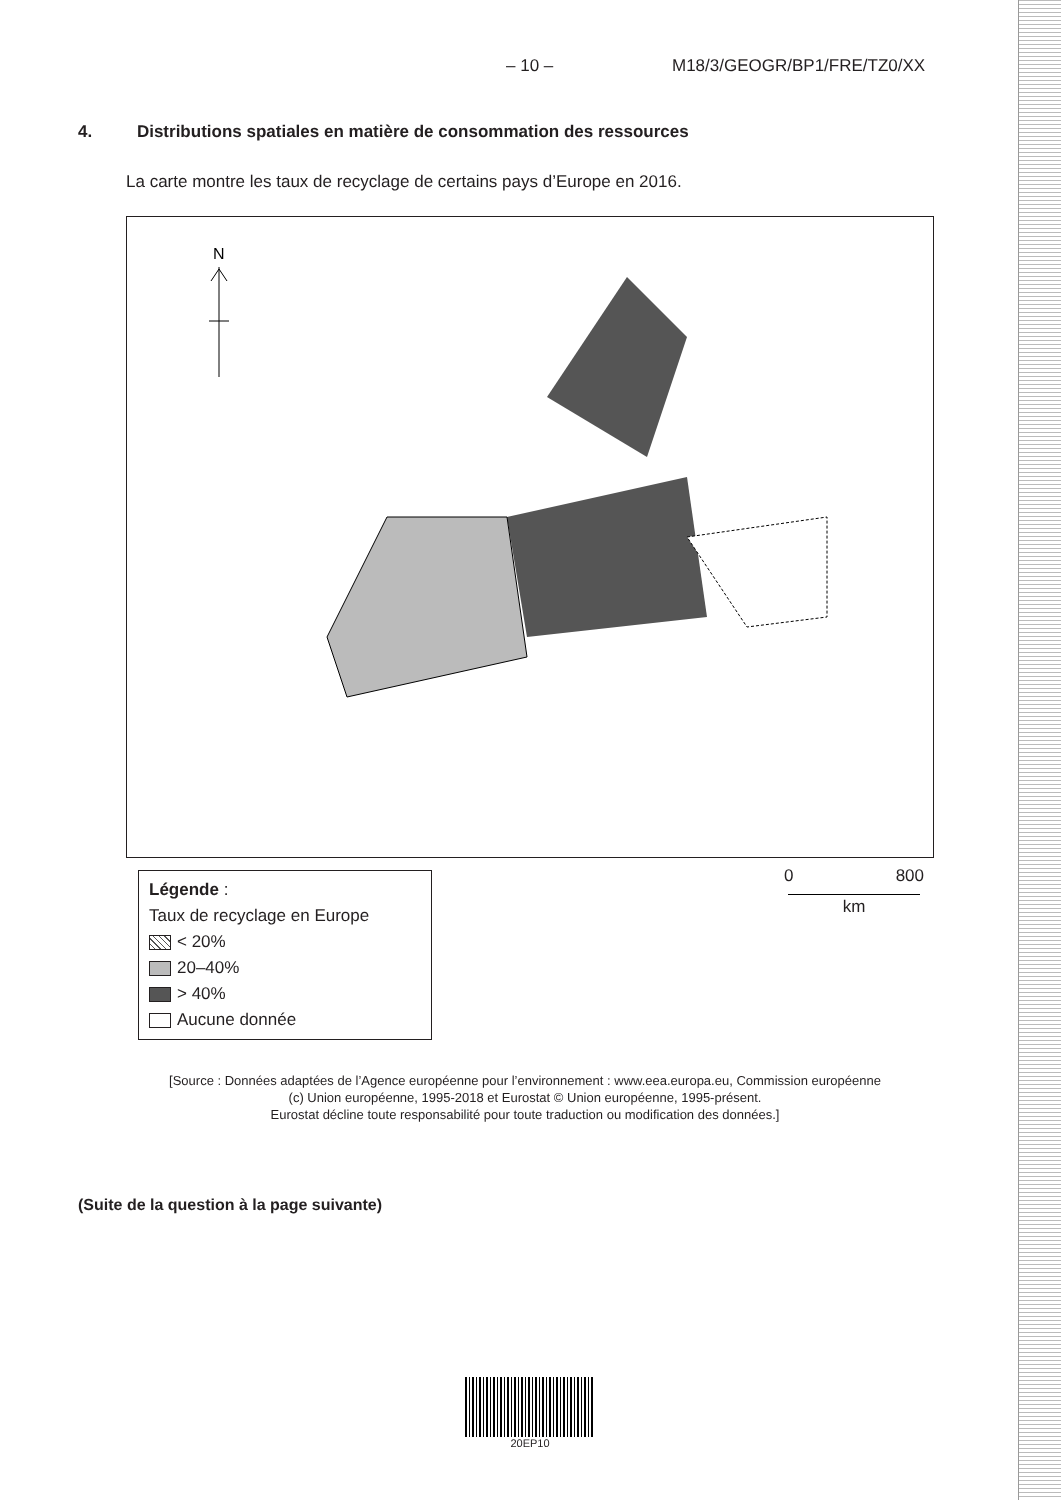– 10 – M18/3/GEOGR/BP1/FRE/TZ0/XX
4. Distributions spatiales en matière de consommation des ressources
La carte montre les taux de recyclage de certains pays d’Europe en 2016.
N
Légende :
Taux de recyclage en Europe
< 20%
20–40%
> 40%
Aucune donnée
0 800
km
[Source : Données adaptées de l’Agence européenne pour l’environnement : www.eea.europa.eu, Commission européenne
(c) Union européenne, 1995-2018 et Eurostat © Union européenne, 1995-présent.
Eurostat décline toute responsabilité pour toute traduction ou modification des données.]
(Suite de la question à la page suivante)
20EP10